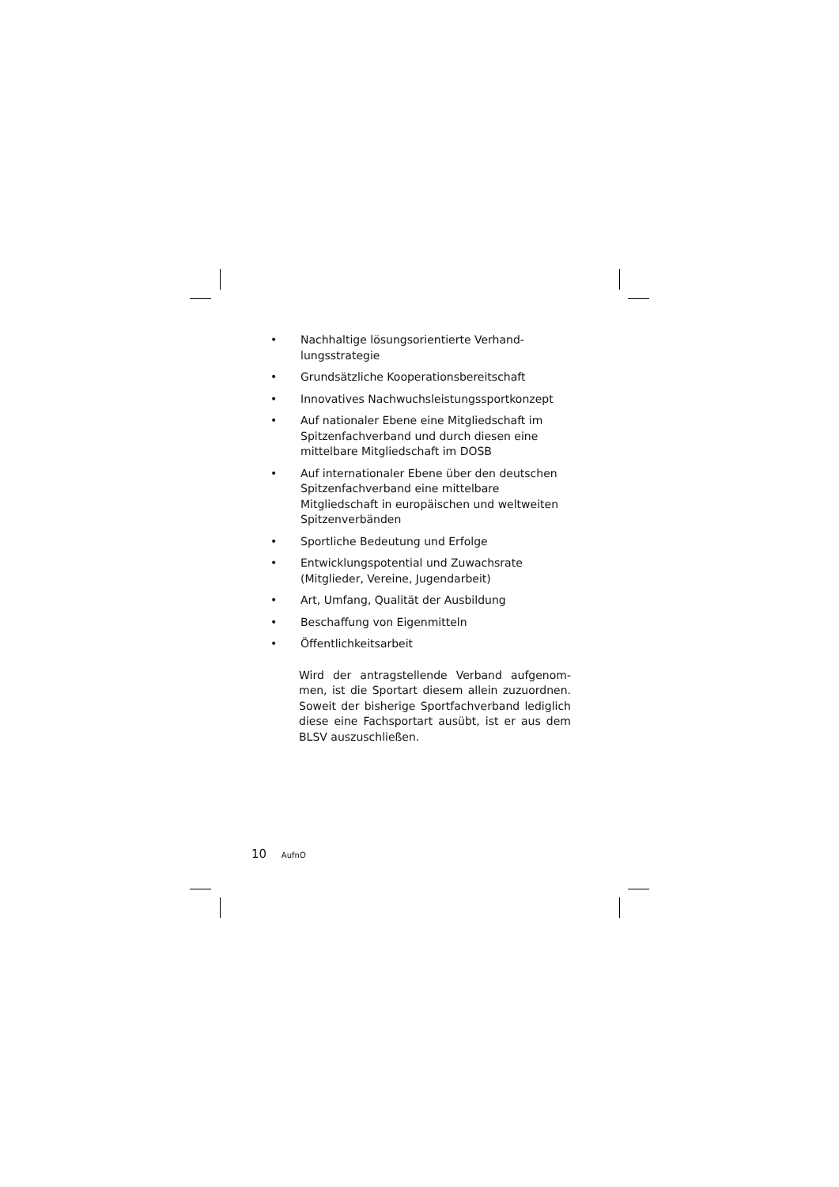• Nachhaltige lösungsorientierte Verhand­lungsstrategie
• Grundsätzliche Kooperationsbereitschaft
• Innovatives Nachwuchsleistungssport­konzept
• Auf nationaler Ebene eine Mitgliedschaft im Spitzenfachverband und durch diesen eine mittelbare Mitgliedschaft im DOSB
• Auf internationaler Ebene über den deutschen Spitzenfachverband eine mittelbare Mitgliedschaft in europäischen und weltweiten Spitzenverbänden
• Sportliche Bedeutung und Erfolge
• Entwicklungspotential und Zuwachsrate (Mitglieder, Vereine, Jugendarbeit)
• Art, Umfang, Qualität der Ausbildung
• Beschaffung von Eigenmitteln
• Öffentlichkeitsarbeit
Wird der antragstellende Verband aufgenom­men, ist die Sportart diesem allein zuzuord­nen. Soweit der bisherige Sportfachverband lediglich diese eine Fachsportart ausübt, ist er aus dem BLSV auszuschließen.
10 AufnO